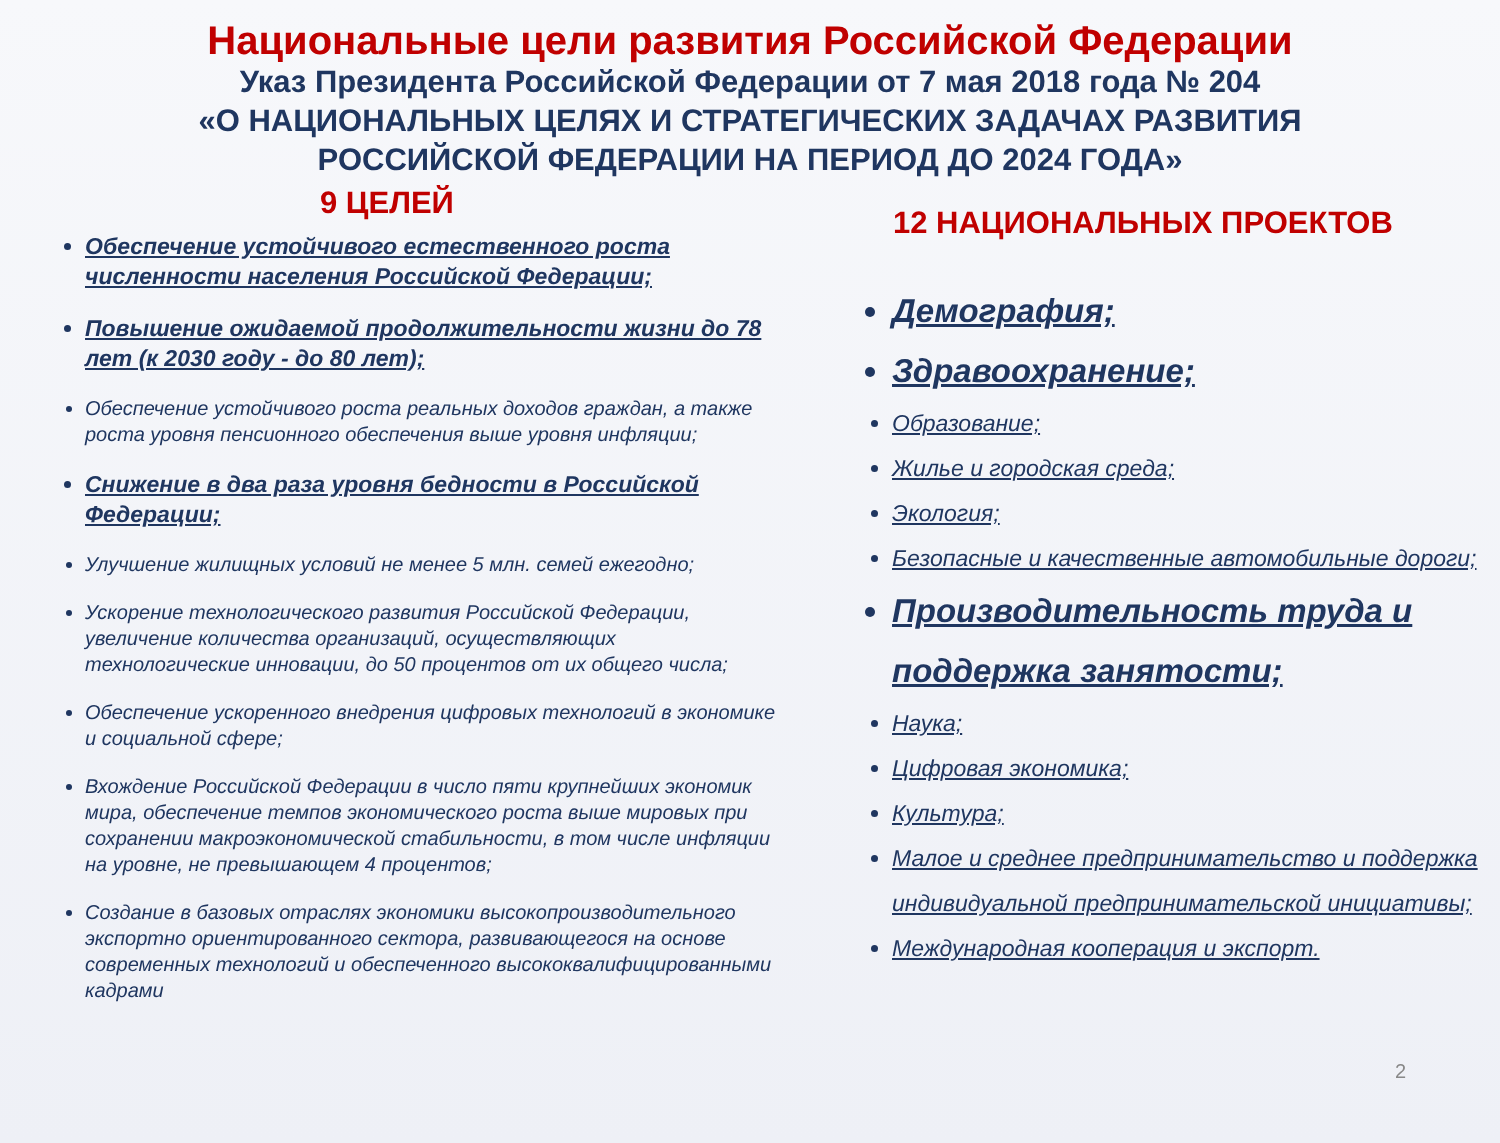Национальные цели развития Российской Федерации
Указ Президента Российской Федерации от 7 мая 2018 года № 204
«О НАЦИОНАЛЬНЫХ ЦЕЛЯХ И СТРАТЕГИЧЕСКИХ ЗАДАЧАХ РАЗВИТИЯ
РОССИЙСКОЙ ФЕДЕРАЦИИ НА ПЕРИОД ДО 2024 ГОДА»
9 ЦЕЛЕЙ
Обеспечение устойчивого естественного роста численности населения Российской Федерации;
Повышение ожидаемой продолжительности жизни до 78 лет (к 2030 году - до 80 лет);
Обеспечение устойчивого роста реальных доходов граждан, а также роста уровня пенсионного обеспечения выше уровня инфляции;
Снижение в два раза уровня бедности в Российской Федерации;
Улучшение жилищных условий не менее 5 млн. семей ежегодно;
Ускорение технологического развития Российской Федерации, увеличение количества организаций, осуществляющих технологические инновации, до 50 процентов от их общего числа;
Обеспечение ускоренного внедрения цифровых технологий в экономике и социальной сфере;
Вхождение Российской Федерации в число пяти крупнейших экономик мира, обеспечение темпов экономического роста выше мировых при сохранении макроэкономической стабильности, в том числе инфляции на уровне, не превышающем 4 процентов;
Создание в базовых отраслях экономики высокопроизводительного экспортно ориентированного сектора, развивающегося на основе современных технологий и обеспеченного высококвалифицированными кадрами
12 НАЦИОНАЛЬНЫХ ПРОЕКТОВ
Демография;
Здравоохранение;
Образование;
Жилье и городская среда;
Экология;
Безопасные и качественные автомобильные дороги;
Производительность труда и поддержка занятости;
Наука;
Цифровая экономика;
Культура;
Малое и среднее предпринимательство и поддержка индивидуальной предпринимательской инициативы;
Международная кооперация и экспорт.
2